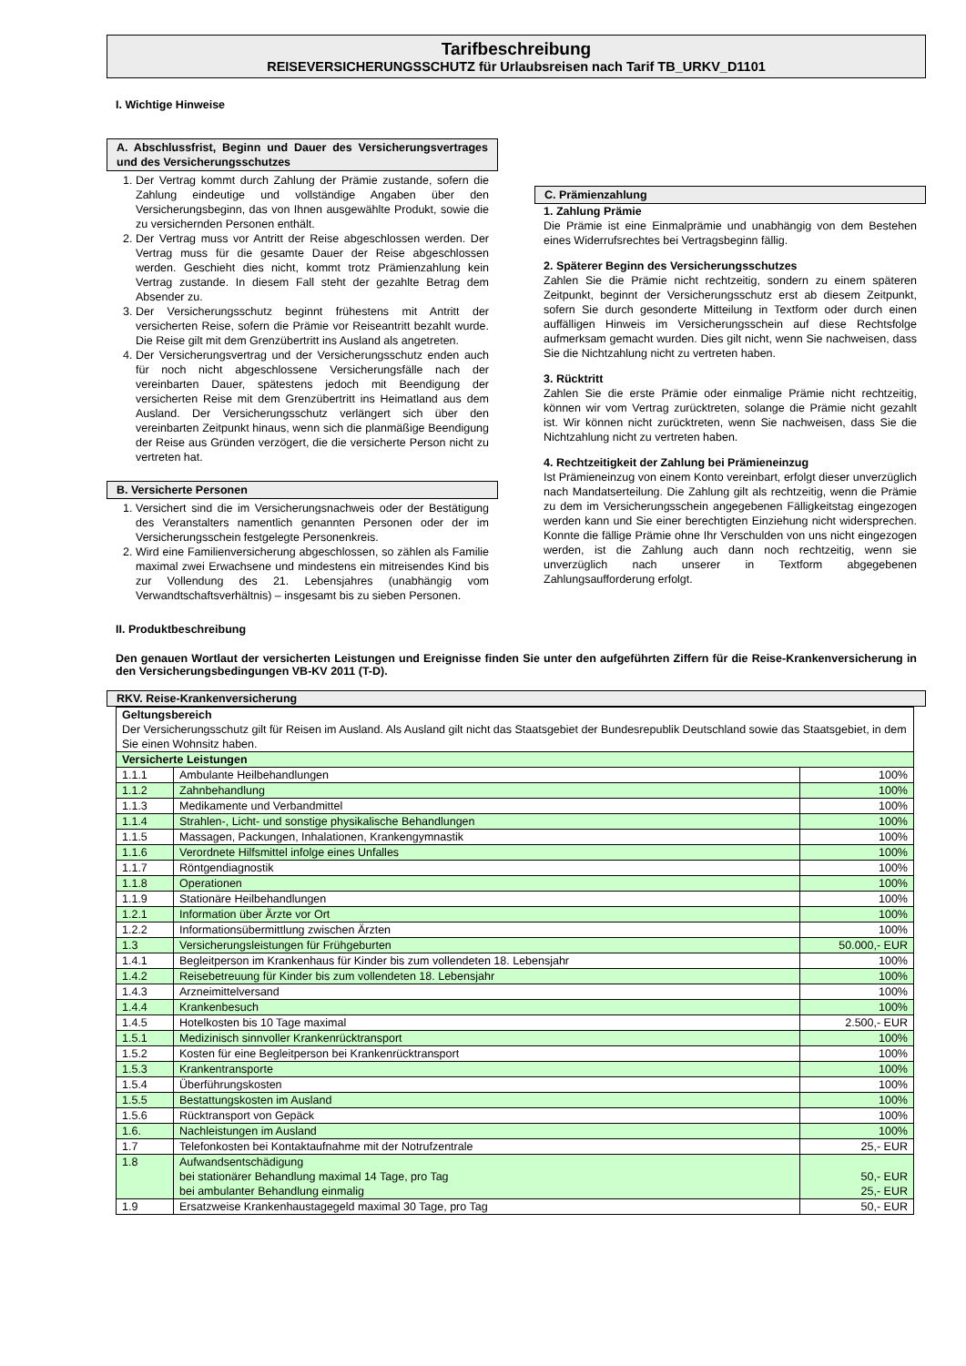Tarifbeschreibung
REISEVERSICHERUNGSSCHUTZ für Urlaubsreisen nach Tarif TB_URKV_D1101
I. Wichtige Hinweise
A. Abschlussfrist, Beginn und Dauer des Versicherungsvertrages und des Versicherungsschutzes
1. Der Vertrag kommt durch Zahlung der Prämie zustande, sofern die Zahlung eindeutige und vollständige Angaben über den Versicherungsbeginn, das von Ihnen ausgewählte Produkt, sowie die zu versichernden Personen enthält.
2. Der Vertrag muss vor Antritt der Reise abgeschlossen werden. Der Vertrag muss für die gesamte Dauer der Reise abgeschlossen werden. Geschieht dies nicht, kommt trotz Prämienzahlung kein Vertrag zustande. In diesem Fall steht der gezahlte Betrag dem Absender zu.
3. Der Versicherungsschutz beginnt frühestens mit Antritt der versicherten Reise, sofern die Prämie vor Reiseantritt bezahlt wurde. Die Reise gilt mit dem Grenzübertritt ins Ausland als angetreten.
4. Der Versicherungsvertrag und der Versicherungsschutz enden auch für noch nicht abgeschlossene Versicherungsfälle nach der vereinbarten Dauer, spätestens jedoch mit Beendigung der versicherten Reise mit dem Grenzübertritt ins Heimatland aus dem Ausland. Der Versicherungsschutz verlängert sich über den vereinbarten Zeitpunkt hinaus, wenn sich die planmäßige Beendigung der Reise aus Gründen verzögert, die die versicherte Person nicht zu vertreten hat.
B. Versicherte Personen
1. Versichert sind die im Versicherungsnachweis oder der Bestätigung des Veranstalters namentlich genannten Personen oder der im Versicherungsschein festgelegte Personenkreis.
2. Wird eine Familienversicherung abgeschlossen, so zählen als Familie maximal zwei Erwachsene und mindestens ein mitreisendes Kind bis zur Vollendung des 21. Lebensjahres (unabhängig vom Verwandtschaftsverhältnis) – insgesamt bis zu sieben Personen.
C. Prämienzahlung
1. Zahlung Prämie
Die Prämie ist eine Einmalprämie und unabhängig von dem Bestehen eines Widerrufsrechtes bei Vertragsbeginn fällig.
2. Späterer Beginn des Versicherungsschutzes
Zahlen Sie die Prämie nicht rechtzeitig, sondern zu einem späteren Zeitpunkt, beginnt der Versicherungsschutz erst ab diesem Zeitpunkt, sofern Sie durch gesonderte Mitteilung in Textform oder durch einen auffälligen Hinweis im Versicherungsschein auf diese Rechtsfolge aufmerksam gemacht wurden. Dies gilt nicht, wenn Sie nachweisen, dass Sie die Nichtzahlung nicht zu vertreten haben.
3. Rücktritt
Zahlen Sie die erste Prämie oder einmalige Prämie nicht rechtzeitig, können wir vom Vertrag zurücktreten, solange die Prämie nicht gezahlt ist. Wir können nicht zurücktreten, wenn Sie nachweisen, dass Sie die Nichtzahlung nicht zu vertreten haben.
4. Rechtzeitigkeit der Zahlung bei Prämieneinzug
Ist Prämieneinzug von einem Konto vereinbart, erfolgt dieser unverzüglich nach Mandatserteilung. Die Zahlung gilt als rechtzeitig, wenn die Prämie zu dem im Versicherungsschein angegebenen Fälligkeitstag eingezogen werden kann und Sie einer berechtigten Einziehung nicht widersprechen. Konnte die fällige Prämie ohne Ihr Verschulden von uns nicht eingezogen werden, ist die Zahlung auch dann noch rechtzeitig, wenn sie unverzüglich nach unserer in Textform abgegebenen Zahlungsaufforderung erfolgt.
II. Produktbeschreibung
Den genauen Wortlaut der versicherten Leistungen und Ereignisse finden Sie unter den aufgeführten Ziffern für die Reise-Krankenversicherung in den Versicherungsbedingungen VB-KV 2011 (T-D).
RKV. Reise-Krankenversicherung
| Geltungsbereich Der Versicherungsschutz gilt für Reisen im Ausland. Als Ausland gilt nicht das Staatsgebiet der Bundesrepublik Deutschland sowie das Staatsgebiet, in dem Sie einen Wohnsitz haben. | | |
| Versicherte Leistungen | | |
| 1.1.1 | Ambulante Heilbehandlungen | 100% |
| 1.1.2 | Zahnbehandlung | 100% |
| 1.1.3 | Medikamente und Verbandmittel | 100% |
| 1.1.4 | Strahlen-, Licht- und sonstige physikalische Behandlungen | 100% |
| 1.1.5 | Massagen, Packungen, Inhalationen, Krankengymnastik | 100% |
| 1.1.6 | Verordnete Hilfsmittel infolge eines Unfalles | 100% |
| 1.1.7 | Röntgendiagnostik | 100% |
| 1.1.8 | Operationen | 100% |
| 1.1.9 | Stationäre Heilbehandlungen | 100% |
| 1.2.1 | Information über Ärzte vor Ort | 100% |
| 1.2.2 | Informationsübermittlung zwischen Ärzten | 100% |
| 1.3 | Versicherungsleistungen für Frühgeburten | 50.000,- EUR |
| 1.4.1 | Begleitperson im Krankenhaus für Kinder bis zum vollendeten 18. Lebensjahr | 100% |
| 1.4.2 | Reisebetreuung für Kinder bis zum vollendeten 18. Lebensjahr | 100% |
| 1.4.3 | Arzneimittelversand | 100% |
| 1.4.4 | Krankenbesuch | 100% |
| 1.4.5 | Hotelkosten bis 10 Tage maximal | 2.500,- EUR |
| 1.5.1 | Medizinisch sinnvoller Krankenrücktransport | 100% |
| 1.5.2 | Kosten für eine Begleitperson bei Krankenrücktransport | 100% |
| 1.5.3 | Krankentransporte | 100% |
| 1.5.4 | Überführungskosten | 100% |
| 1.5.5 | Bestattungskosten im Ausland | 100% |
| 1.5.6 | Rücktransport von Gepäck | 100% |
| 1.6. | Nachleistungen im Ausland | 100% |
| 1.7 | Telefonkosten bei Kontaktaufnahme mit der Notrufzentrale | 25,- EUR |
| 1.8 | Aufwandsentschädigung bei stationärer Behandlung maximal 14 Tage, pro Tag bei ambulanter Behandlung einmalig | 50,- EUR 25,- EUR |
| 1.9 | Ersatzweise Krankenhaustagegeld maximal 30 Tage, pro Tag | 50,- EUR |